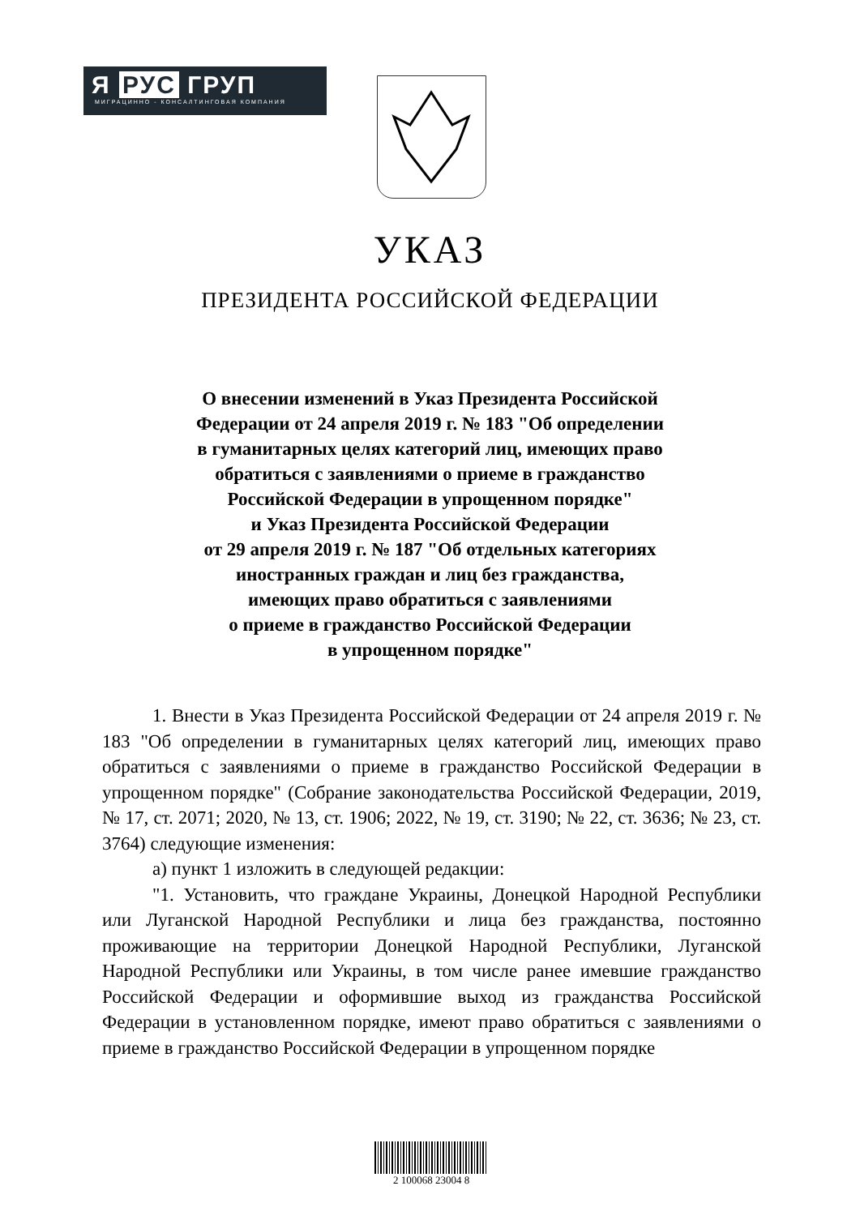Я РУС ГРУП
МИГРАЦИННО - КОНСАЛТИНГОВАЯ КОМПАНИЯ
УКАЗ
ПРЕЗИДЕНТА РОССИЙСКОЙ ФЕДЕРАЦИИ
О внесении изменений в Указ Президента Российской
Федерации от 24 апреля 2019 г. № 183 "Об определении
в гуманитарных целях категорий лиц, имеющих право
обратиться с заявлениями о приеме в гражданство
Российской Федерации в упрощенном порядке"
и Указ Президента Российской Федерации
от 29 апреля 2019 г. № 187 "Об отдельных категориях
иностранных граждан и лиц без гражданства,
имеющих право обратиться с заявлениями
о приеме в гражданство Российской Федерации
в упрощенном порядке"
1. Внести в Указ Президента Российской Федерации от 24 апреля 2019 г. № 183 "Об определении в гуманитарных целях категорий лиц, имеющих право обратиться с заявлениями о приеме в гражданство Российской Федерации в упрощенном порядке" (Собрание законодательства Российской Федерации, 2019, № 17, ст. 2071; 2020, № 13, ст. 1906; 2022, № 19, ст. 3190; № 22, ст. 3636; № 23, ст. 3764) следующие изменения:
а) пункт 1 изложить в следующей редакции:
"1. Установить, что граждане Украины, Донецкой Народной Республики или Луганской Народной Республики и лица без гражданства, постоянно проживающие на территории Донецкой Народной Республики, Луганской Народной Республики или Украины, в том числе ранее имевшие гражданство Российской Федерации и оформившие выход из гражданства Российской Федерации в установленном порядке, имеют право обратиться с заявлениями о приеме в гражданство Российской Федерации в упрощенном порядке
2 100068 23004 8